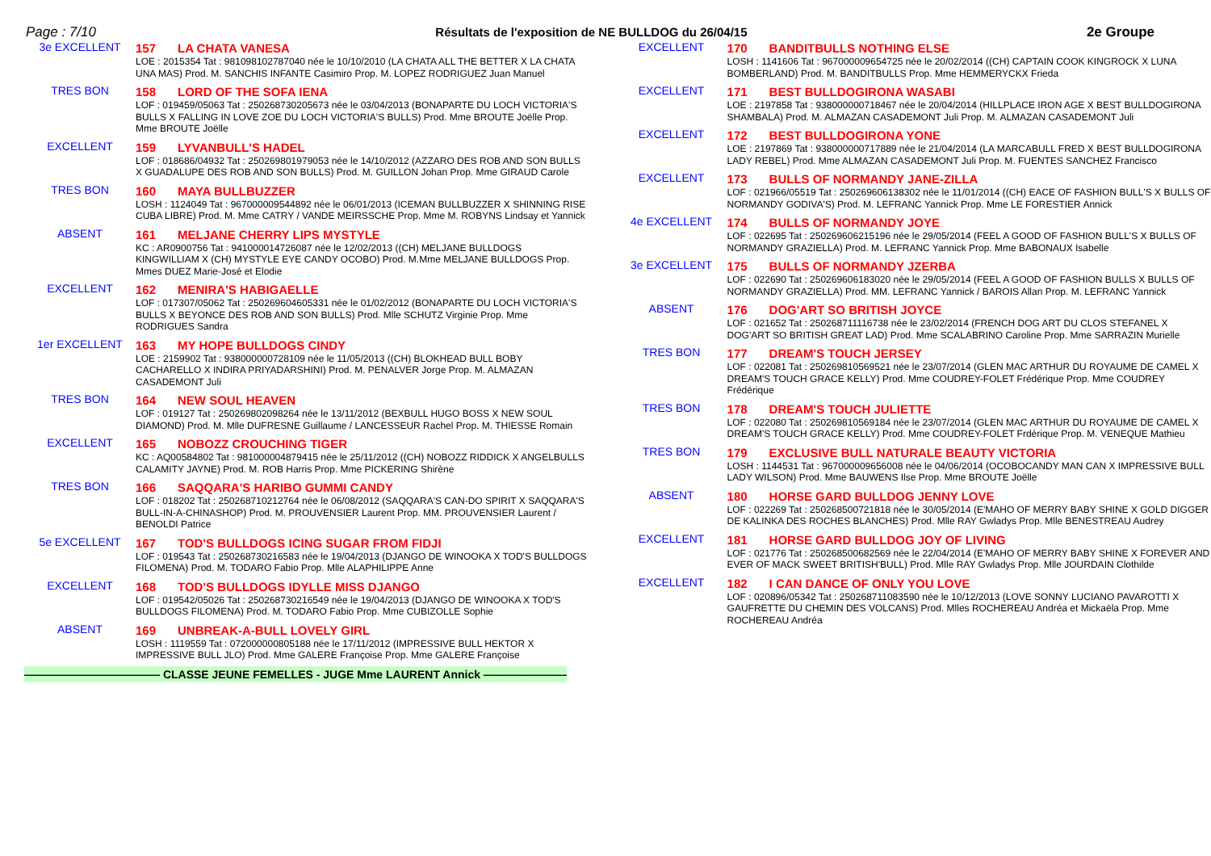Page : 7/10 Résultats de l'exposition de NE BULLDOG du 26/04/15 2e Groupe
3e EXCELLENT
157 LA CHATA VANESA
LOE : 2015354 Tat : 981098102787040 née le 10/10/2010 (LA CHATA ALL THE BETTER X LA CHATA UNA MAS) Prod. M. SANCHIS INFANTE Casimiro Prop. M. LOPEZ RODRIGUEZ Juan Manuel
TRES BON
158 LORD OF THE SOFA IENA
LOF : 019459/05063 Tat : 250268730205673 née le 03/04/2013 (BONAPARTE DU LOCH VICTORIA'S BULLS X FALLING IN LOVE ZOE DU LOCH VICTORIA'S BULLS) Prod. Mme BROUTE Joëlle Prop. Mme BROUTE Joëlle
EXCELLENT
159 LYVANBULL'S HADEL
LOF : 018686/04932 Tat : 250269801979053 née le 14/10/2012 (AZZARO DES ROB AND SON BULLS X GUADALUPE DES ROB AND SON BULLS) Prod. M. GUILLON Johan Prop. Mme GIRAUD Carole
TRES BON
160 MAYA BULLBUZZER
LOSH : 1124049 Tat : 967000009544892 née le 06/01/2013 (ICEMAN BULLBUZZER X SHINNING RISE CUBA LIBRE) Prod. M. Mme CATRY / VANDE MEIRSSCHE Prop. Mme M. ROBYNS Lindsay et Yannick
ABSENT
161 MELJANE CHERRY LIPS MYSTYLE
KC : AR0900756 Tat : 941000014726087 née le 12/02/2013 ((CH) MELJANE BULLDOGS KINGWILLIAM X (CH) MYSTYLE EYE CANDY OCOBO) Prod. M.Mme MELJANE BULLDOGS Prop. Mmes DUEZ Marie-José et Elodie
EXCELLENT
162 MENIRA'S HABIGAELLE
LOF : 017307/05062 Tat : 250269604605331 née le 01/02/2012 (BONAPARTE DU LOCH VICTORIA'S BULLS X BEYONCE DES ROB AND SON BULLS) Prod. Mlle SCHUTZ Virginie Prop. Mme RODRIGUES Sandra
1er EXCELLENT
163 MY HOPE BULLDOGS CINDY
LOE : 2159902 Tat : 938000000728109 née le 11/05/2013 ((CH) BLOKHEAD BULL BOBY CACHARELLO X INDIRA PRIYADARSHINI) Prod. M. PENALVER Jorge Prop. M. ALMAZAN CASADEMONT Juli
TRES BON
164 NEW SOUL HEAVEN
LOF : 019127 Tat : 250269802098264 née le 13/11/2012 (BEXBULL HUGO BOSS X NEW SOUL DIAMOND) Prod. M. Mlle DUFRESNE Guillaume / LANCESSEUR Rachel Prop. M. THIESSE Romain
EXCELLENT
165 NOBOZZ CROUCHING TIGER
KC : AQ00584802 Tat : 981000004879415 née le 25/11/2012 ((CH) NOBOZZ RIDDICK X ANGELBULLS CALAMITY JAYNE) Prod. M. ROB Harris Prop. Mme PICKERING Shirène
TRES BON
166 SAQQARA'S HARIBO GUMMI CANDY
LOF : 018202 Tat : 250268710212764 née le 06/08/2012 (SAQQARA'S CAN-DO SPIRIT X SAQQARA'S BULL-IN-A-CHINASHOP) Prod. M. PROUVENSIER Laurent Prop. MM. PROUVENSIER Laurent / BENOLDI Patrice
5e EXCELLENT
167 TOD'S BULLDOGS ICING SUGAR FROM FIDJI
LOF : 019543 Tat : 250268730216583 née le 19/04/2013 (DJANGO DE WINOOKA X TOD'S BULLDOGS FILOMENA) Prod. M. TODARO Fabio Prop. Mlle ALAPHILIPPE Anne
EXCELLENT
168 TOD'S BULLDOGS IDYLLE MISS DJANGO
LOF : 019542/05026 Tat : 250268730216549 née le 19/04/2013 (DJANGO DE WINOOKA X TOD'S BULLDOGS FILOMENA) Prod. M. TODARO Fabio Prop. Mme CUBIZOLLE Sophie
ABSENT
169 UNBREAK-A-BULL LOVELY GIRL
LOSH : 1119559 Tat : 072000000805188 née le 17/11/2012 (IMPRESSIVE BULL HEKTOR X IMPRESSIVE BULL JLO) Prod. Mme GALERE Françoise Prop. Mme GALERE Françoise
———————————— CLASSE JEUNE FEMELLES - JUGE Mme LAURENT Annick ————————————
EXCELLENT
170 BANDITBULLS NOTHING ELSE
LOSH : 1141606 Tat : 967000009654725 née le 20/02/2014 ((CH) CAPTAIN COOK KINGROCK X LUNA BOMBERLAND) Prod. M. BANDITBULLS Prop. Mme HEMMERYCKX Frieda
EXCELLENT
171 BEST BULLDOGIRONA WASABI
LOE : 2197858 Tat : 938000000718467 née le 20/04/2014 (HILLPLACE IRON AGE X BEST BULLDOGIRONA SHAMBALA) Prod. M. ALMAZAN CASADEMONT Juli Prop. M. ALMAZAN CASADEMONT Juli
EXCELLENT
172 BEST BULLDOGIRONA YONE
LOE : 2197869 Tat : 938000000717889 née le 21/04/2014 (LA MARCABULL FRED X BEST BULLDOGIRONA LADY REBEL) Prod. Mme ALMAZAN CASADEMONT Juli Prop. M. FUENTES SANCHEZ Francisco
EXCELLENT
173 BULLS OF NORMANDY JANE-ZILLA
LOF : 021966/05519 Tat : 250269606138302 née le 11/01/2014 ((CH) EACE OF FASHION BULL'S X BULLS OF NORMANDY GODIVA'S) Prod. M. LEFRANC Yannick Prop. Mme LE FORESTIER Annick
4e EXCELLENT
174 BULLS OF NORMANDY JOYE
LOF : 022695 Tat : 250269606215196 née le 29/05/2014 (FEEL A GOOD OF FASHION BULL'S X BULLS OF NORMANDY GRAZIELLA) Prod. M. LEFRANC Yannick Prop. Mme BABONAUX Isabelle
3e EXCELLENT
175 BULLS OF NORMANDY JZERBA
LOF : 022690 Tat : 250269606183020 née le 29/05/2014 (FEEL A GOOD OF FASHION BULLS X BULLS OF NORMANDY GRAZIELLA) Prod. MM. LEFRANC Yannick / BAROIS Allan Prop. M. LEFRANC Yannick
ABSENT
176 DOG'ART SO BRITISH JOYCE
LOF : 021652 Tat : 250268711116738 née le 23/02/2014 (FRENCH DOG ART DU CLOS STEFANEL X DOG'ART SO BRITISH GREAT LAD) Prod. Mme SCALABRINO Caroline Prop. Mme SARRAZIN Murielle
TRES BON
177 DREAM'S TOUCH JERSEY
LOF : 022081 Tat : 250269810569521 née le 23/07/2014 (GLEN MAC ARTHUR DU ROYAUME DE CAMEL X DREAM'S TOUCH GRACE KELLY) Prod. Mme COUDREY-FOLET Frédérique Prop. Mme COUDREY Frédérique
TRES BON
178 DREAM'S TOUCH JULIETTE
LOF : 022080 Tat : 250269810569184 née le 23/07/2014 (GLEN MAC ARTHUR DU ROYAUME DE CAMEL X DREAM'S TOUCH GRACE KELLY) Prod. Mme COUDREY-FOLET Frdérique Prop. M. VENEQUE Mathieu
TRES BON
179 EXCLUSIVE BULL NATURALE BEAUTY VICTORIA
LOSH : 1144531 Tat : 967000009656008 née le 04/06/2014 (OCOBOCANDY MAN CAN X IMPRESSIVE BULL LADY WILSON) Prod. Mme BAUWENS Ilse Prop. Mme BROUTE Joëlle
ABSENT
180 HORSE GARD BULLDOG JENNY LOVE
LOF : 022269 Tat : 250268500721818 née le 30/05/2014 (E'MAHO OF MERRY BABY SHINE X GOLD DIGGER DE KALINKA DES ROCHES BLANCHES) Prod. Mlle RAY Gwladys Prop. Mlle BENESTREAU Audrey
EXCELLENT
181 HORSE GARD BULLDOG JOY OF LIVING
LOF : 021776 Tat : 250268500682569 née le 22/04/2014 (E'MAHO OF MERRY BABY SHINE X FOREVER AND EVER OF MACK SWEET BRITISH'BULL) Prod. Mlle RAY Gwladys Prop. Mlle JOURDAIN Clothilde
EXCELLENT
182 I CAN DANCE OF ONLY YOU LOVE
LOF : 020896/05342 Tat : 250268711083590 née le 10/12/2013 (LOVE SONNY LUCIANO PAVAROTTI X GAUFRETTE DU CHEMIN DES VOLCANS) Prod. Mlles ROCHEREAU Andréa et Mickaëla Prop. Mme ROCHEREAU Andréa